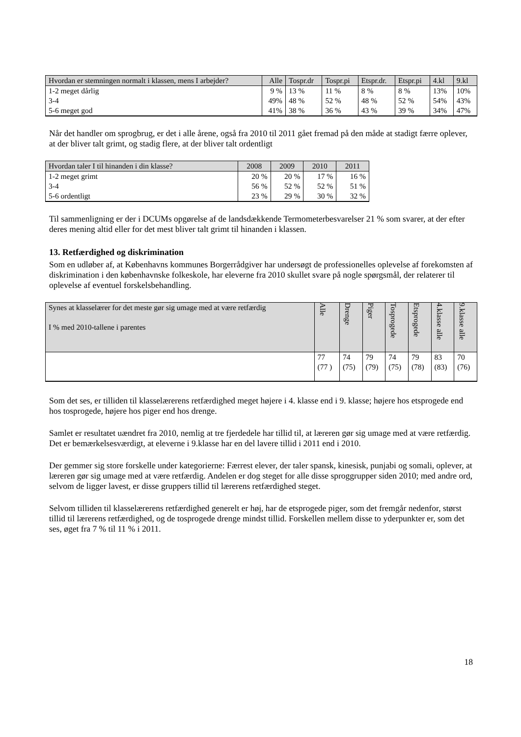| Hvordan er stemningen normalt i klassen, mens I arbejder? | Alle | Tospr.dr | Tospr.pi | Etspr.dr. | Etspr.pi | 4.kl | 9.kl |
| --- | --- | --- | --- | --- | --- | --- | --- |
| 1-2 meget dårlig 3-4 5-6 meget god | 9 % 49% 41% | 13 % 48 % 38 % | 11 % 52 % 36 % | 8 % 48 % 43 % | 8 % 52 % 39 % | 13% 54% 34% | 10% 43% 47% |
Når det handler om sprogbrug, er det i alle årene, også fra 2010 til 2011 gået fremad på den måde at stadigt færre oplever, at der bliver talt grimt, og stadig flere, at der bliver talt ordentligt
| Hvordan taler I til hinanden i din klasse? | 2008 | 2009 | 2010 | 2011 |
| --- | --- | --- | --- | --- |
| 1-2 meget grimt 3-4 5-6 ordentligt | 20 % 56 % 23 % | 20 % 52 % 29 % | 17 % 52 % 30 % | 16 % 51 % 32 % |
Til sammenligning er der i DCUMs opgørelse af de landsdækkende Termometerbesvarelser 21 % som svarer, at der efter deres mening altid eller for det mest bliver talt grimt til hinanden i klassen.
13. Retfærdighed og diskrimination
Som en udløber af, at Københavns kommunes Borgerrådgiver har undersøgt de professionelles oplevelse af forekomsten af diskrimination i den københavnske folkeskole, har eleverne fra 2010 skullet svare på nogle spørgsmål, der relaterer til oplevelse af eventuel forskelsbehandling.
| Synes at klasselærer for det meste gør sig umage med at være retfærdig I % med 2010-tallene i parentes | Alle | Drenge | Piger | Tosprogede | Etsprogede | 4.klasse alle | 9.klasse alle |
| --- | --- | --- | --- | --- | --- | --- | --- |
| | 77 (77 ) | 74 (75) | 79 (79) | 74 (75) | 79 (78) | 83 (83) | 70 (76) |
Som det ses, er tilliden til klasselærerens retfærdighed meget højere i 4. klasse end i 9. klasse; højere hos etsprogede end hos tosprogede, højere hos piger end hos drenge.
Samlet er resultatet uændret fra 2010, nemlig at tre fjerdedele har tillid til, at læreren gør sig umage med at være retfærdig. Det er bemærkelsesværdigt, at eleverne i 9.klasse har en del lavere tillid i 2011 end i 2010.
Der gemmer sig store forskelle under kategorierne: Færrest elever, der taler spansk, kinesisk, punjabi og somali, oplever, at læreren gør sig umage med at være retfærdig. Andelen er dog steget for alle disse sproggrupper siden 2010; med andre ord, selvom de ligger lavest, er disse gruppers tillid til lærerens retfærdighed steget.
Selvom tilliden til klasselærerens retfærdighed generelt er høj, har de etsprogede piger, som det fremgår nedenfor, størst tillid til lærerens retfærdighed, og de tosprogede drenge mindst tillid. Forskellen mellem disse to yderpunkter er, som det ses, øget fra 7 % til 11 % i 2011.
18